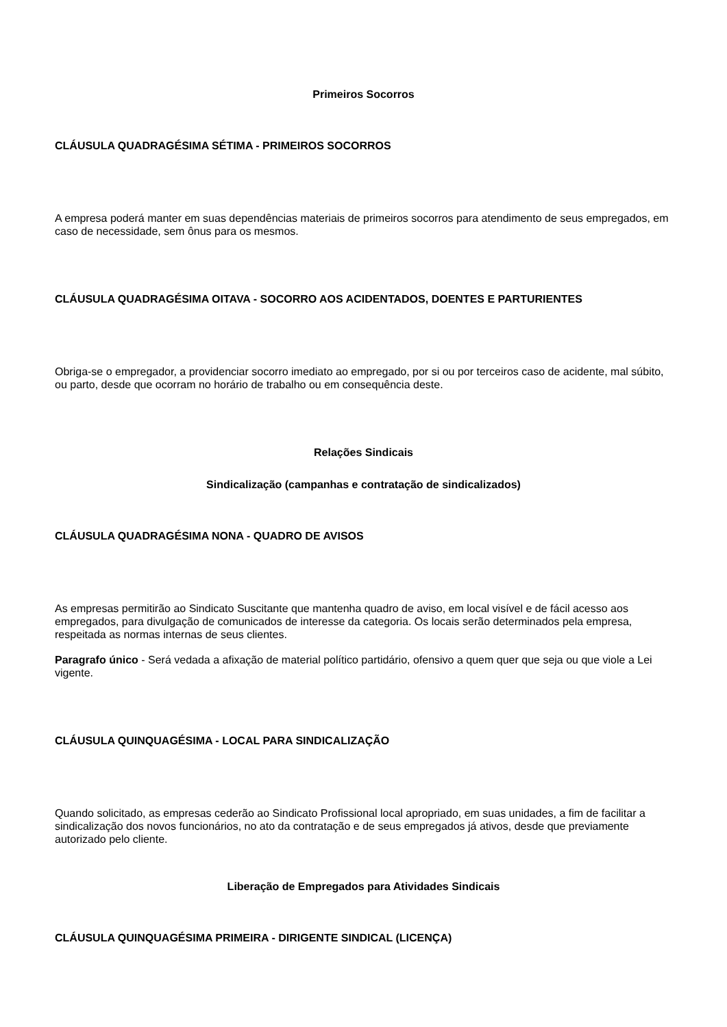Primeiros Socorros
CLÁUSULA QUADRAGÉSIMA SÉTIMA - PRIMEIROS SOCORROS
A empresa poderá manter em suas dependências materiais de primeiros socorros para atendimento de seus empregados, em caso de necessidade, sem ônus para os mesmos.
CLÁUSULA QUADRAGÉSIMA OITAVA - SOCORRO AOS ACIDENTADOS, DOENTES E PARTURIENTES
Obriga-se o empregador, a providenciar socorro imediato ao empregado, por si ou por terceiros caso de acidente, mal súbito, ou parto, desde que ocorram no horário de trabalho ou em consequência deste.
Relações Sindicais
Sindicalização (campanhas e contratação de sindicalizados)
CLÁUSULA QUADRAGÉSIMA NONA - QUADRO DE AVISOS
As empresas permitirão ao Sindicato Suscitante que mantenha quadro de aviso, em local visível e de fácil acesso aos empregados, para divulgação de comunicados de interesse da categoria. Os locais serão determinados pela empresa, respeitada as normas internas de seus clientes.
Paragrafo único - Será vedada a afixação de material político partidário, ofensivo a quem quer que seja ou que viole a Lei vigente.
CLÁUSULA QUINQUAGÉSIMA - LOCAL PARA SINDICALIZAÇÃO
Quando solicitado, as empresas cederão ao Sindicato Profissional local apropriado, em suas unidades, a fim de facilitar a sindicalização dos novos funcionários, no ato da contratação e de seus empregados já ativos, desde que previamente autorizado pelo cliente.
Liberação de Empregados para Atividades Sindicais
CLÁUSULA QUINQUAGÉSIMA PRIMEIRA - DIRIGENTE SINDICAL (LICENÇA)